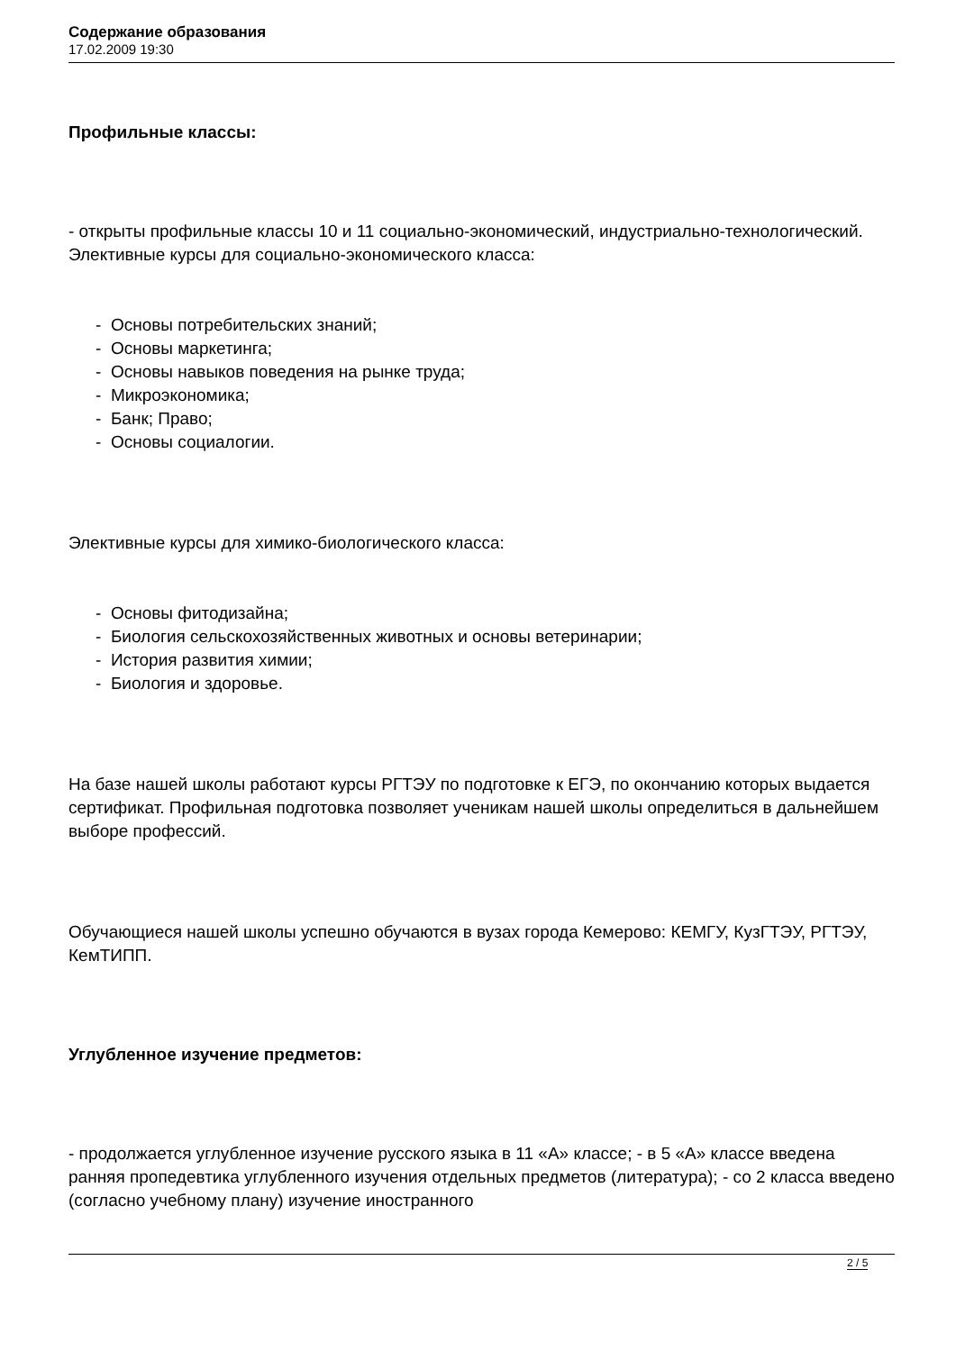Содержание образования
17.02.2009 19:30
Профильные классы:
- открыты профильные классы 10 и 11 социально-экономический, индустриально-технологический. Элективные курсы для социально-экономического класса:
- Основы потребительских знаний;
- Основы маркетинга;
- Основы навыков поведения на рынке труда;
- Микроэкономика;
- Банк; Право;
- Основы социалогии.
Элективные курсы для химико-биологического класса:
- Основы фитодизайна;
- Биология сельскохозяйственных животных и основы ветеринарии;
- История развития химии;
- Биология и здоровье.
На базе нашей школы работают курсы РГТЭУ по подготовке к ЕГЭ, по окончанию которых выдается сертификат. Профильная подготовка позволяет ученикам нашей школы определиться в дальнейшем выборе профессий.
Обучающиеся нашей школы успешно обучаются в вузах города Кемерово: КЕМГУ, КузГТЭУ, РГТЭУ, КемТИПП.
Углубленное изучение предметов:
- продолжается углубленное изучение русского языка в 11 «А» классе; - в 5 «А» классе введена ранняя пропедевтика углубленного изучения отдельных предметов (литература); - со 2 класса введено (согласно учебному плану) изучение иностранного
2 / 5